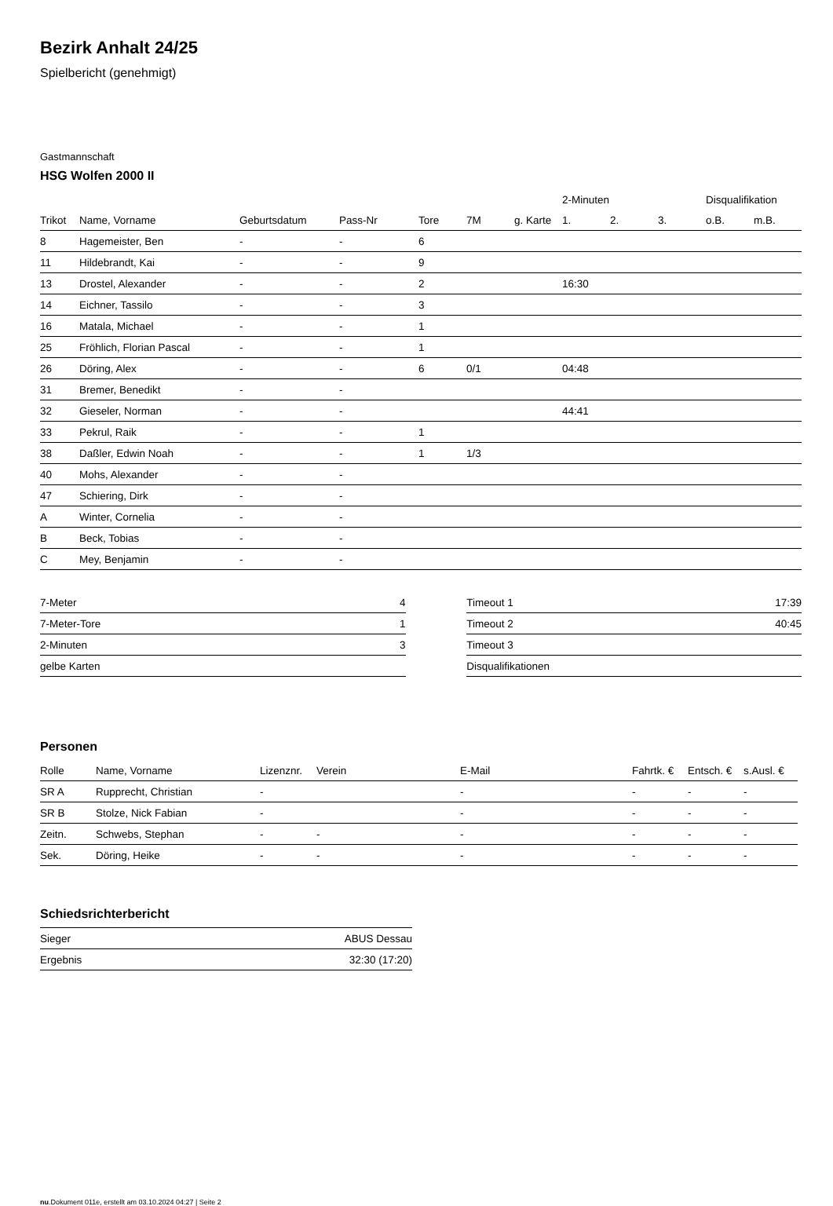Bezirk Anhalt 24/25
Spielbericht (genehmigt)
Gastmannschaft
HSG Wolfen 2000 II
| | | | | | | | 2-Minuten | | | Disqualifikation | |
| --- | --- | --- | --- | --- | --- | --- | --- | --- | --- | --- | --- |
| Trikot | Name, Vorname | Geburtsdatum | Pass-Nr | Tore | 7M | g. Karte | 1. | 2. | 3. | o.B. | m.B. |
| 8 | Hagemeister, Ben | - | - | 6 | | | | | | | |
| 11 | Hildebrandt, Kai | - | - | 9 | | | | | | | |
| 13 | Drostel, Alexander | - | - | 2 | | | 16:30 | | | | |
| 14 | Eichner, Tassilo | - | - | 3 | | | | | | | |
| 16 | Matala, Michael | - | - | 1 | | | | | | | |
| 25 | Fröhlich, Florian Pascal | - | - | 1 | | | | | | | |
| 26 | Döring, Alex | - | - | 6 | 0/1 | | 04:48 | | | | |
| 31 | Bremer, Benedikt | - | - | | | | | | | | |
| 32 | Gieseler, Norman | - | - | | | | 44:41 | | | | |
| 33 | Pekrul, Raik | - | - | 1 | | | | | | | |
| 38 | Daßler, Edwin Noah | - | - | 1 | 1/3 | | | | | | |
| 40 | Mohs, Alexander | - | - | | | | | | | | |
| 47 | Schiering, Dirk | - | - | | | | | | | | |
| A | Winter, Cornelia | - | - | | | | | | | | |
| B | Beck, Tobias | - | - | | | | | | | | |
| C | Mey, Benjamin | - | - | | | | | | | | |
| 7-Meter | 4 |
| 7-Meter-Tore | 1 |
| 2-Minuten | 3 |
| gelbe Karten | |
| Timeout 1 | 17:39 |
| Timeout 2 | 40:45 |
| Timeout 3 | |
| Disqualifikationen | |
Personen
| Rolle | Name, Vorname | Lizenznr. | Verein | E-Mail | Fahrtk. € | Entsch. € | s.Ausl. € |
| --- | --- | --- | --- | --- | --- | --- | --- |
| SR A | Rupprecht, Christian | - | | - | - | - | - |
| SR B | Stolze, Nick Fabian | - | | - | - | - | - |
| Zeitn. | Schwebs, Stephan | - | - | - | - | - | - |
| Sek. | Döring, Heike | - | - | - | - | - | - |
Schiedsrichterbericht
| Sieger | ABUS Dessau |
| Ergebnis | 32:30 (17:20) |
nu.Dokument 011e, erstellt am 03.10.2024 04:27 | Seite 2